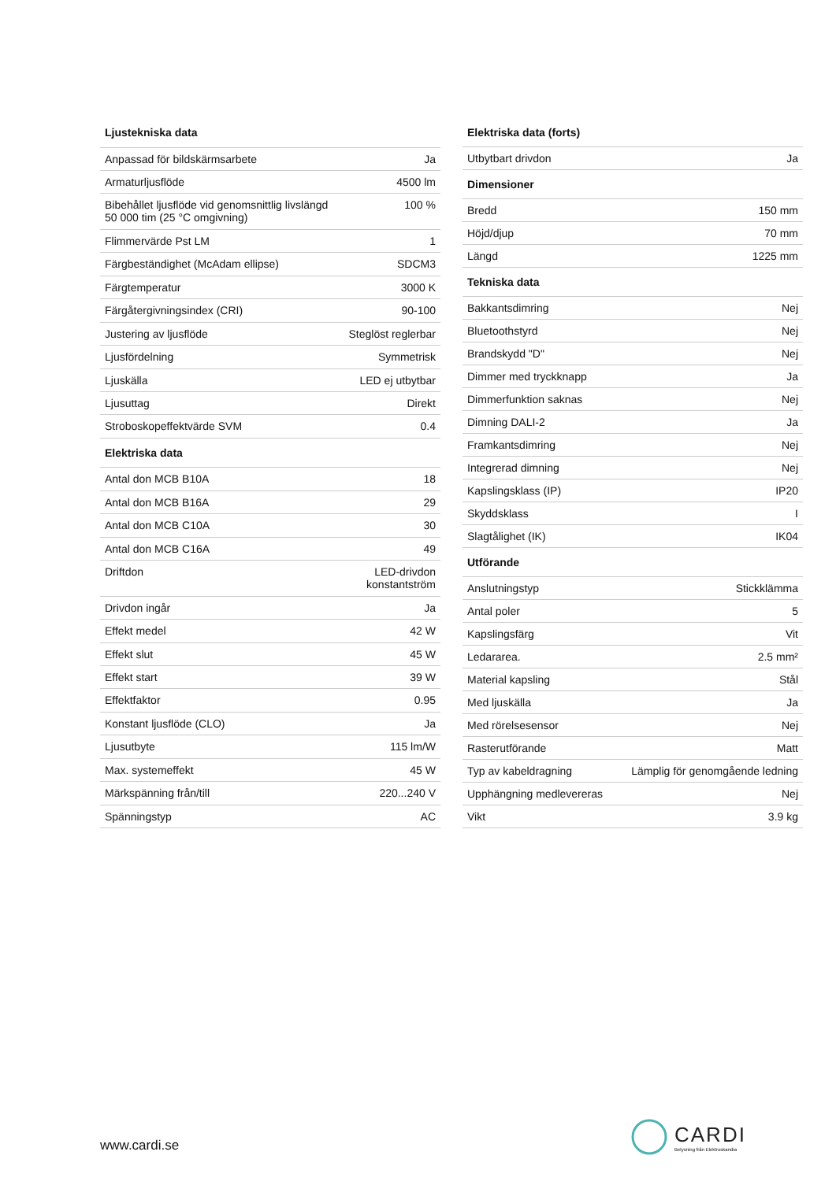| Ljustekniska data | |
| --- | --- |
| Anpassad för bildskärmsarbete | Ja |
| Armaturljusflöde | 4500 lm |
| Bibehållet ljusflöde vid genomsnittlig livslängd 50 000 tim (25 °C omgivning) | 100 % |
| Flimmervärde Pst LM | 1 |
| Färgbeständighet (McAdam ellipse) | SDCM3 |
| Färgtemperatur | 3000 K |
| Färgåtergivningsindex (CRI) | 90-100 |
| Justering av ljusflöde | Steglöst reglerbar |
| Ljusfördelning | Symmetrisk |
| Ljuskälla | LED ej utbytbar |
| Ljusuttag | Direkt |
| Stroboskopeffektvärde SVM | 0.4 |
| Elektriska data | |
| Antal don MCB B10A | 18 |
| Antal don MCB B16A | 29 |
| Antal don MCB C10A | 30 |
| Antal don MCB C16A | 49 |
| Driftdon | LED-drivdon konstantström |
| Drivdon ingår | Ja |
| Effekt medel | 42 W |
| Effekt slut | 45 W |
| Effekt start | 39 W |
| Effektfaktor | 0.95 |
| Konstant ljusflöde (CLO) | Ja |
| Ljusutbyte | 115 lm/W |
| Max. systemeffekt | 45 W |
| Märkspänning från/till | 220...240 V |
| Spänningstyp | AC |
| Elektriska data (forts) | |
| --- | --- |
| Utbytbart drivdon | Ja |
| Dimensioner | |
| Bredd | 150 mm |
| Höjd/djup | 70 mm |
| Längd | 1225 mm |
| Tekniska data | |
| Bakkantsdimring | Nej |
| Bluetoothstyrd | Nej |
| Brandskydd "D" | Nej |
| Dimmer med tryckknapp | Ja |
| Dimmerfunktion saknas | Nej |
| Dimning DALI-2 | Ja |
| Framkantsdimring | Nej |
| Integrerad dimning | Nej |
| Kapslingsklass (IP) | IP20 |
| Skyddsklass | I |
| Slagtålighet (IK) | IK04 |
| Utförande | |
| Anslutningstyp | Stickklämma |
| Antal poler | 5 |
| Kapslingsfärg | Vit |
| Ledararea. | 2.5 mm² |
| Material kapsling | Stål |
| Med ljuskälla | Ja |
| Med rörelsesensor | Nej |
| Rasterutförande | Matt |
| Typ av kabeldragning | Lämplig för genomgående ledning |
| Upphängning medlevereras | Nej |
| Vikt | 3.9 kg |
www.cardi.se
CARDI
Belysning från Elektroskandia